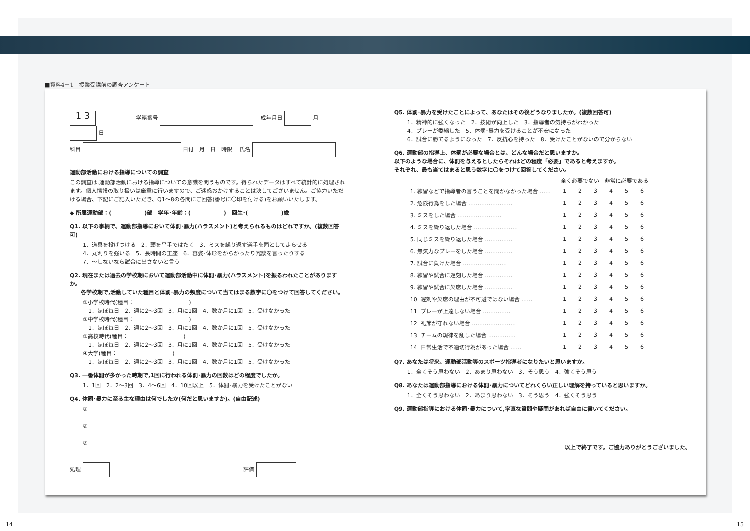■資料4－1　授業受講前の調査アンケート
1 3 　　　　　　　学籍番号 　成年月日 月 日
科目 日付　月　日　時限 　氏名
運動部活動における指導についての調査
この調査は,運動部活動における指導についての意識を問うものです。得られたデータはすべて統計的に処理されます。個人情報の取り扱いは厳重に行いますので、ご迷惑おかけすることは決してございません。ご協力いただける場合、下記にご記入いただき、Q1～8の各問にご回答(番号に〇印を付ける)をお願いいたします。
◆ 所属運動部：(　　　　　　)部　学年･年齢：(　　　　　　)　回生･(　　　　　　)歳
Q1. 以下の事柄で、運動部指導において体罰･暴力(ハラスメント)と考えられるものはどれですか。(複数回答可)
1．道具を投げつける　2．頭を平手ではたく　3．ミスを繰り返す選手を罰として走らせる
4．丸刈りを強いる　5．長時間の正座　6．容姿･体形をからかったり冗談を言ったりする
7．～しないなら試合に出さないと言う
Q2. 現在または過去の学校期において運動部活動中に体罰･暴力(ハラスメント)を振るわれたことがありますか。
　　各学校期で,活動していた種目と体罰･暴力の頻度について当てはまる数字に〇をつけて回答してください。
①小学校時代(種目：　　　　　　　　　　)
　1．ほぼ毎日　2．週に2～3回　3．月に1回　4．数か月に1回　5．受けなかった
②中学校時代(種目：　　　　　　　　　　)
　1．ほぼ毎日　2．週に2～3回　3．月に1回　4．数か月に1回　5．受けなかった
③高校時代(種目：　　　　　　　　　　)
　1．ほぼ毎日　2．週に2～3回　3．月に1回　4．数か月に1回　5．受けなかった
④大学(種目：　　　　　　　　　　)
　1．ほぼ毎日　2．週に2～3回　3．月に1回　4．数か月に1回　5．受けなかった
Q3. 一番体罰が多かった時期で,1回に行われる体罰･暴力の回数はどの程度でしたか。
1．1回　2．2～3回　3．4～6回　4．10回以上　5．体罰･暴力を受けたことがない
Q4. 体罰･暴力に至る主な理由は何でしたか(何だと思いますか)。(自由記述)
①
②
③
処理 　　　　　　　　　　　　　　　　　　　　　　　　評価
Q5. 体罰･暴力を受けたことによって、あなたはその後どうなりましたか。(複数回答可)
1．精神的に強くなった　2．技術が向上した　3．指導者の気持ちがわかった
4．プレーが委縮した　5．体罰･暴力を受けることが不安になった
6．試合に勝てるようになった　7．反抗心を持った　8．受けたことがないので分からない
Q6. 運動部の指導上、体罰が必要な場合とは、どんな場合だと思いますか。
以下のような場合に、体罰を与えるとしたらそれはどの程度「必要」であると考えますか。
それぞれ、最も当てはまると思う数字に〇をつけて回答してください。
| | 全く必要でない | | | 非常に必要である | | |
| --- | --- | --- | --- | --- | --- | --- |
| 1. 練習などで指導者の言うことを聞かなかった場合 …… | 1 | 2 | 3 | 4 | 5 | 6 |
| 2. 危険行為をした場合 …………………… | 1 | 2 | 3 | 4 | 5 | 6 |
| 3. ミスをした場合 …………………… | 1 | 2 | 3 | 4 | 5 | 6 |
| 4. ミスを繰り返した場合 …………………… | 1 | 2 | 3 | 4 | 5 | 6 |
| 5. 同じミスを繰り返した場合 …………… | 1 | 2 | 3 | 4 | 5 | 6 |
| 6. 無気力なプレーをした場合 …………… | 1 | 2 | 3 | 4 | 5 | 6 |
| 7. 試合に負けた場合 …………………… | 1 | 2 | 3 | 4 | 5 | 6 |
| 8. 練習や試合に遅刻した場合 …………… | 1 | 2 | 3 | 4 | 5 | 6 |
| 9. 練習や試合に欠席した場合 …………… | 1 | 2 | 3 | 4 | 5 | 6 |
| 10. 遅刻や欠席の理由が不可避ではない場合 …… | 1 | 2 | 3 | 4 | 5 | 6 |
| 11. プレーが上達しない場合 …………… | 1 | 2 | 3 | 4 | 5 | 6 |
| 12. 礼節が守れない場合 …………………… | 1 | 2 | 3 | 4 | 5 | 6 |
| 13. チームの規律を乱した場合 …………… | 1 | 2 | 3 | 4 | 5 | 6 |
| 14. 日常生活で不適切行為があった場合 …… | 1 | 2 | 3 | 4 | 5 | 6 |
Q7. あなたは将来、運動部活動等のスポーツ指導者になりたいと思いますか。
1．全くそう思わない　2．あまり思わない　3．そう思う　4．強くそう思う
Q8. あなたは運動部指導における体罰･暴力についてどれくらい正しい理解を持っていると思いますか。
1．全くそう思わない　2．あまり思わない　3．そう思う　4．強くそう思う
Q9. 運動部指導における体罰･暴力について,率直な質問や疑問があれば自由に書いてください。
以上で終了です。ご協力ありがとうございました。
14 15